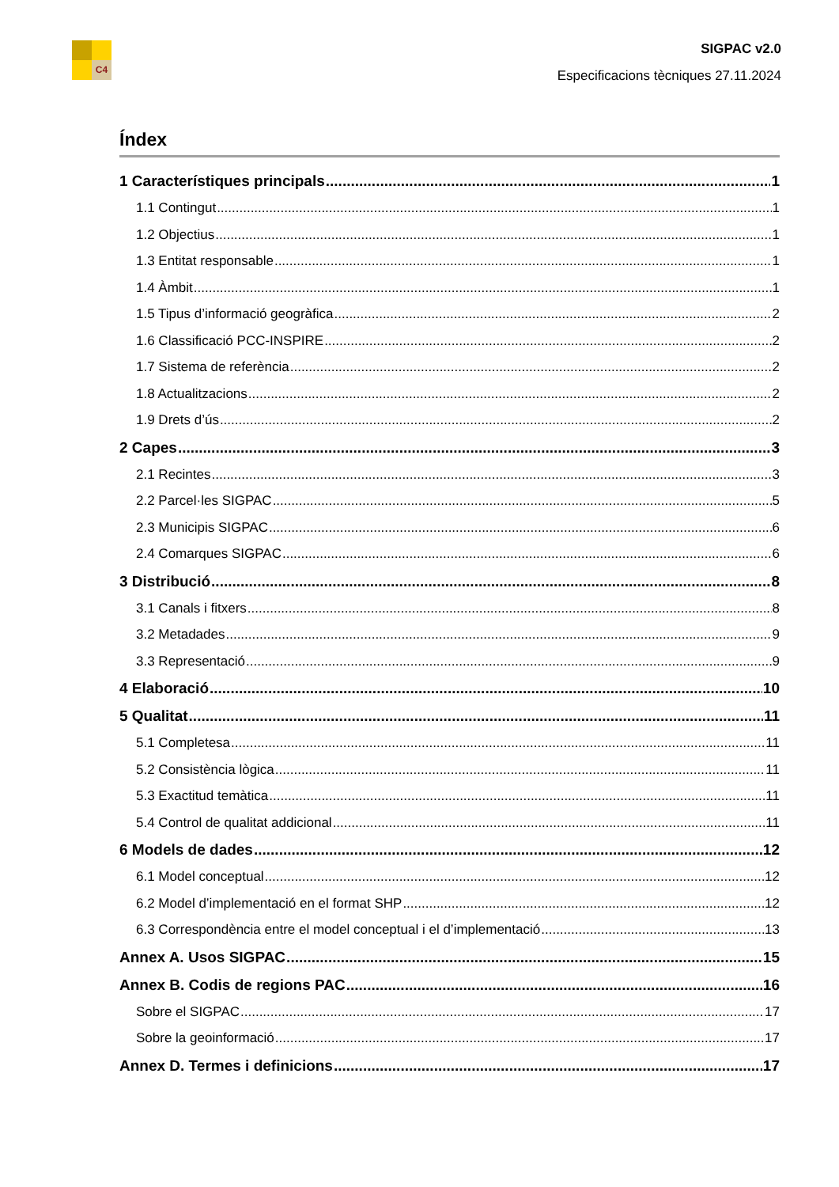C4
SIGPAC v2.0
Especificacions tècniques 27.11.2024
Índex
1 Característiques principals 1
1.1 Contingut 1
1.2 Objectius 1
1.3 Entitat responsable 1
1.4 Àmbit 1
1.5 Tipus d’informació geogràfica 2
1.6 Classificació PCC-INSPIRE 2
1.7 Sistema de referència 2
1.8 Actualitzacions 2
1.9 Drets d’ús 2
2 Capes 3
2.1 Recintes 3
2.2 Parcel·les SIGPAC 5
2.3 Municipis SIGPAC 6
2.4 Comarques SIGPAC 6
3 Distribució 8
3.1 Canals i fitxers 8
3.2 Metadades 9
3.3 Representació 9
4 Elaboració 10
5 Qualitat 11
5.1 Completesa 11
5.2 Consistència lògica 11
5.3 Exactitud temàtica 11
5.4 Control de qualitat addicional 11
6 Models de dades 12
6.1 Model conceptual 12
6.2 Model d’implementació en el format SHP 12
6.3 Correspondència entre el model conceptual i el d’implementació 13
Annex A. Usos SIGPAC 15
Annex B. Codis de regions PAC 16
Sobre el SIGPAC 17
Sobre la geoinformació 17
Annex D. Termes i definicions 17